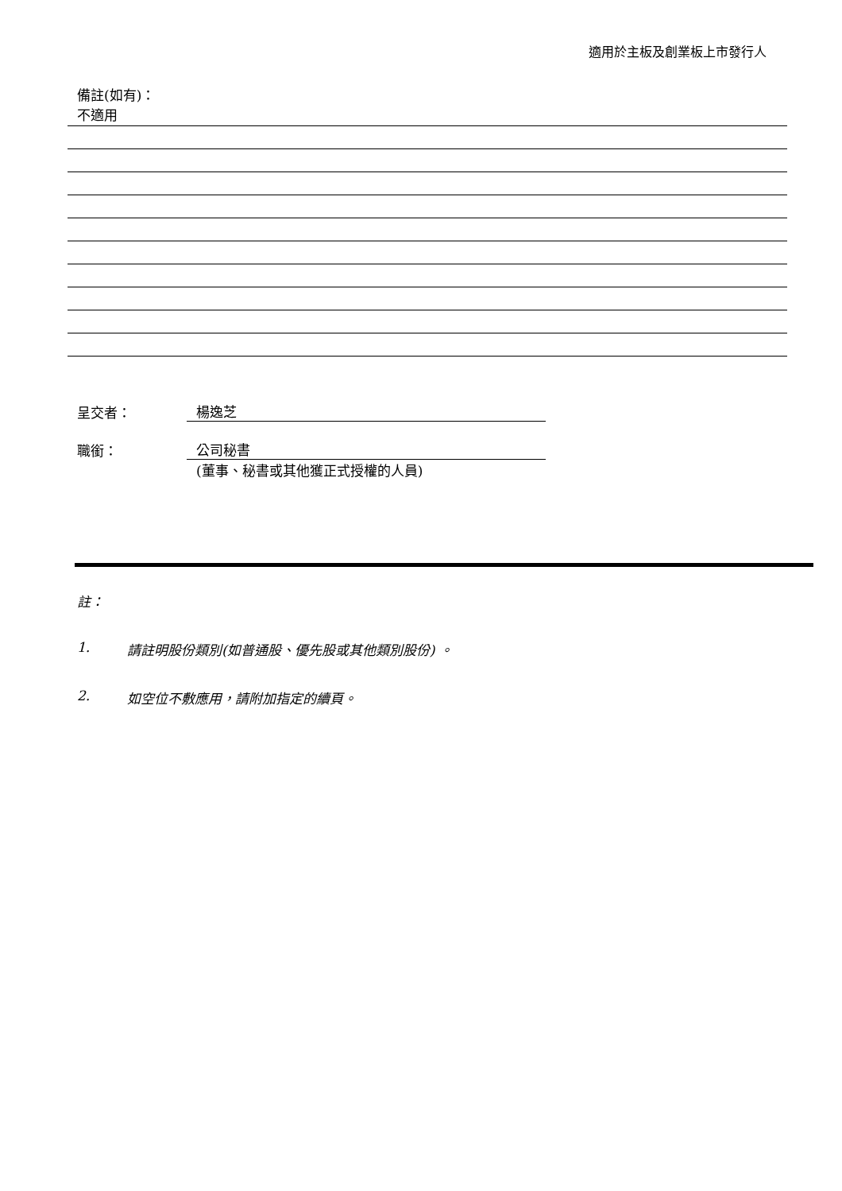適用於主板及創業板上市發行人
備註(如有)：
不適用
呈交者： 楊逸芝
職銜： 公司秘書
(董事、秘書或其他獲正式授權的人員)
註：
1. 請註明股份類別(如普通股、優先股或其他類別股份) 。
2. 如空位不敷應用，請附加指定的續頁。